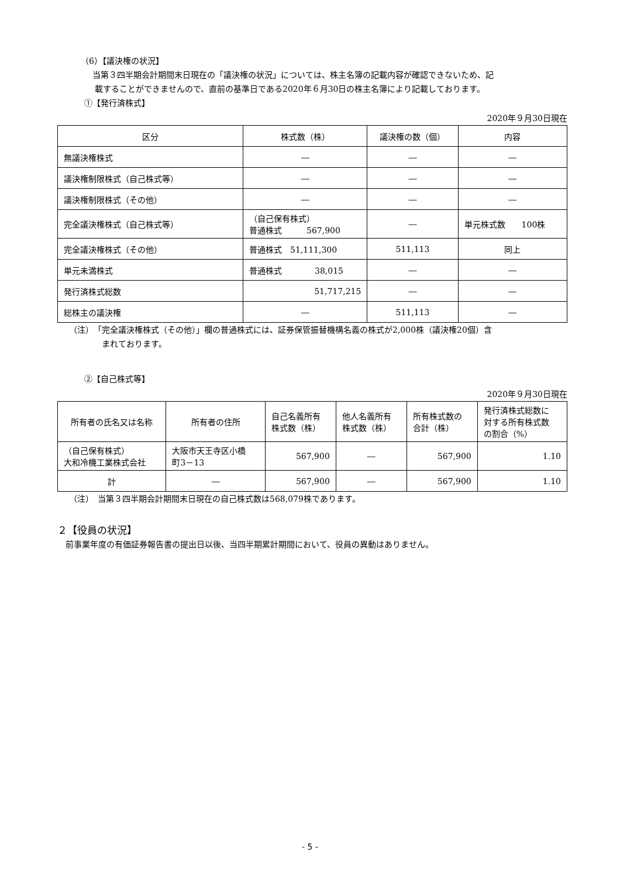（6）【議決権の状況】
当第３四半期会計期間末日現在の「議決権の状況」については、株主名簿の記載内容が確認できないため、記
載することができませんので、直前の基準日である2020年６月30日の株主名簿により記載しております。
①【発行済株式】
2020年９月30日現在
| 区分 | 株式数（株） | 議決権の数（個） | 内容 |
| --- | --- | --- | --- |
| 無議決権株式 | ― | ― | ― |
| 議決権制限株式（自己株式等） | ― | ― | ― |
| 議決権制限株式（その他） | ― | ― | ― |
| 完全議決権株式（自己株式等） | （自己保有株式） 普通株式 567,900 | ― | 単元株式数 100株 |
| 完全議決権株式（その他） | 普通株式 51,111,300 | 511,113 | 同上 |
| 単元未満株式 | 普通株式 38,015 | ― | ― |
| 発行済株式総数 | 51,717,215 | ― | ― |
| 総株主の議決権 | ― | 511,113 | ― |
（注）　「完全議決権株式（その他）」欄の普通株式には、証券保管振替機構名義の株式が2,000株（議決権20個）含
　　　　まれております。
②【自己株式等】
2020年９月30日現在
| 所有者の氏名又は名称 | 所有者の住所 | 自己名義所有 株式数（株） | 他人名義所有 株式数（株） | 所有株式数の 合計（株） | 発行済株式総数に 対する所有株式数 の割合（%） |
| --- | --- | --- | --- | --- | --- |
| （自己保有株式） 大和冷機工業株式会社 | 大阪市天王寺区小橋 町3－13 | 567,900 | ― | 567,900 | 1.10 |
| 計 | ― | 567,900 | ― | 567,900 | 1.10 |
（注）　当第３四半期会計期間末日現在の自己株式数は568,079株であります。
２【役員の状況】
前事業年度の有価証券報告書の提出日以後、当四半期累計期間において、役員の異動はありません。
- 5 -